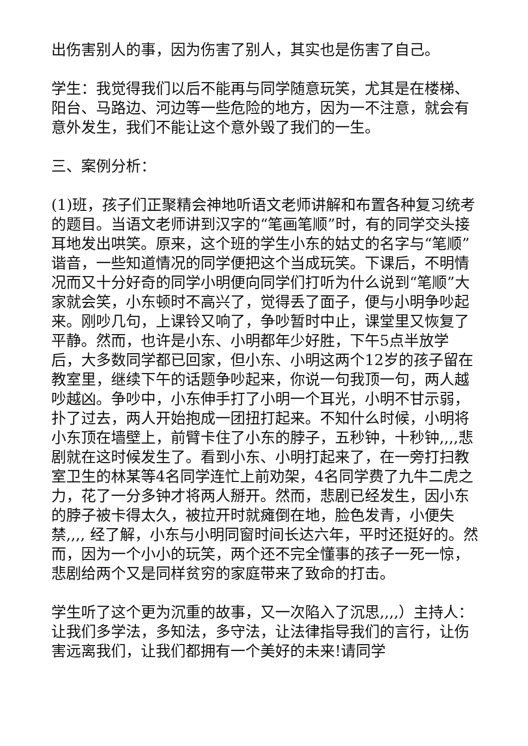出伤害别人的事，因为伤害了别人，其实也是伤害了自己。
学生：我觉得我们以后不能再与同学随意玩笑，尤其是在楼梯、阳台、马路边、河边等一些危险的地方，因为一不注意，就会有意外发生，我们不能让这个意外毁了我们的一生。
三、案例分析：
(1)班，孩子们正聚精会神地听语文老师讲解和布置各种复习统考的题目。当语文老师讲到汉字的“笔画笔顺”时，有的同学交头接耳地发出哄笑。原来，这个班的学生小东的姑丈的名字与“笔顺”谐音，一些知道情况的同学便把这个当成玩笑。下课后，不明情况而又十分好奇的同学小明便向同学们打听为什么说到“笔顺”大家就会笑，小东顿时不高兴了，觉得丢了面子，便与小明争吵起来。刚吵几句，上课铃又响了，争吵暂时中止，课堂里又恢复了平静。然而，也许是小东、小明都年少好胜，下午5点半放学后，大多数同学都已回家，但小东、小明这两个12岁的孩子留在教室里，继续下午的话题争吵起来，你说一句我顶一句，两人越吵越凶。争吵中，小东伸手打了小明一个耳光，小明不甘示弱，扑了过去，两人开始抱成一团扭打起来。不知什么时候，小明将小东顶在墙壁上，前臂卡住了小东的脖子，五秒钟，十秒钟,,,,悲剧就在这时候发生了。看到小东、小明打起来了，在一旁打扫教室卫生的林某等4名同学连忙上前劝架，4名同学费了九牛二虎之力，花了一分多钟才将两人掰开。然而，悲剧已经发生，因小东的脖子被卡得太久，被拉开时就瘫倒在地，脸色发青，小便失禁,,,, 经了解，小东与小明同窗时间长达六年，平时还挺好的。然而，因为一个小小的玩笑，两个还不完全懂事的孩子一死一惊，悲剧给两个又是同样贫穷的家庭带来了致命的打击。
学生听了这个更为沉重的故事，又一次陷入了沉思,,,,）主持人：让我们多学法，多知法，多守法，让法律指导我们的言行，让伤害远离我们，让我们都拥有一个美好的未来!请同学